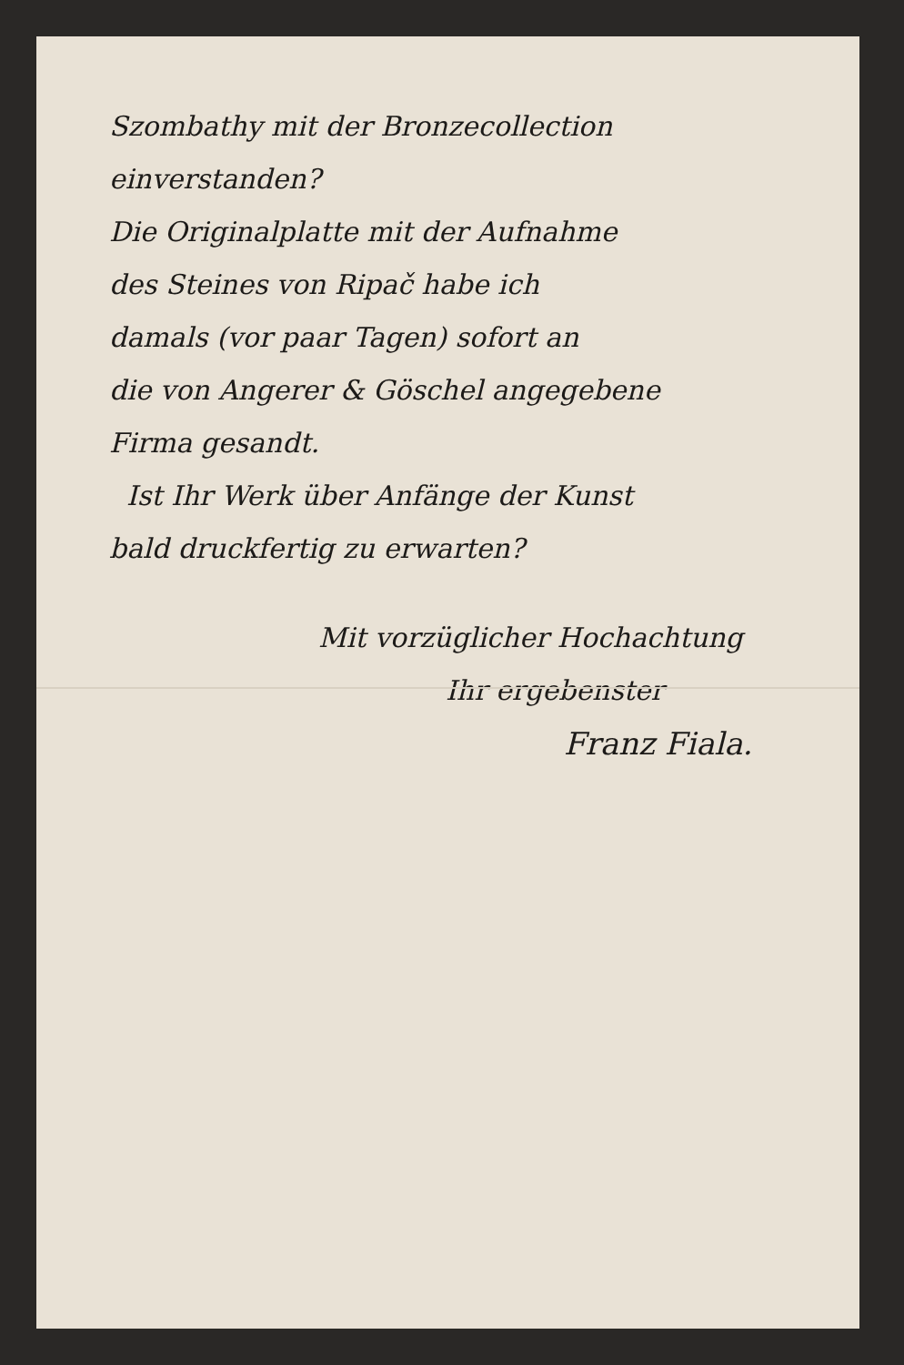Szombathy mit der Bronzecollection
einverstanden?
Die Originalplatte mit der Aufnahme
des Steines von Ripač habe ich
damals (vor paar Tagen) sofort an
die von Angerer & Göschel angegebene
Firma gesandt.
Ist Ihr Werk über Anfänge der Kunst
bald druckfertig zu erwarten?
Mit vorzüglicher Hochachtung
Ihr ergebenster
Franz Fiala.